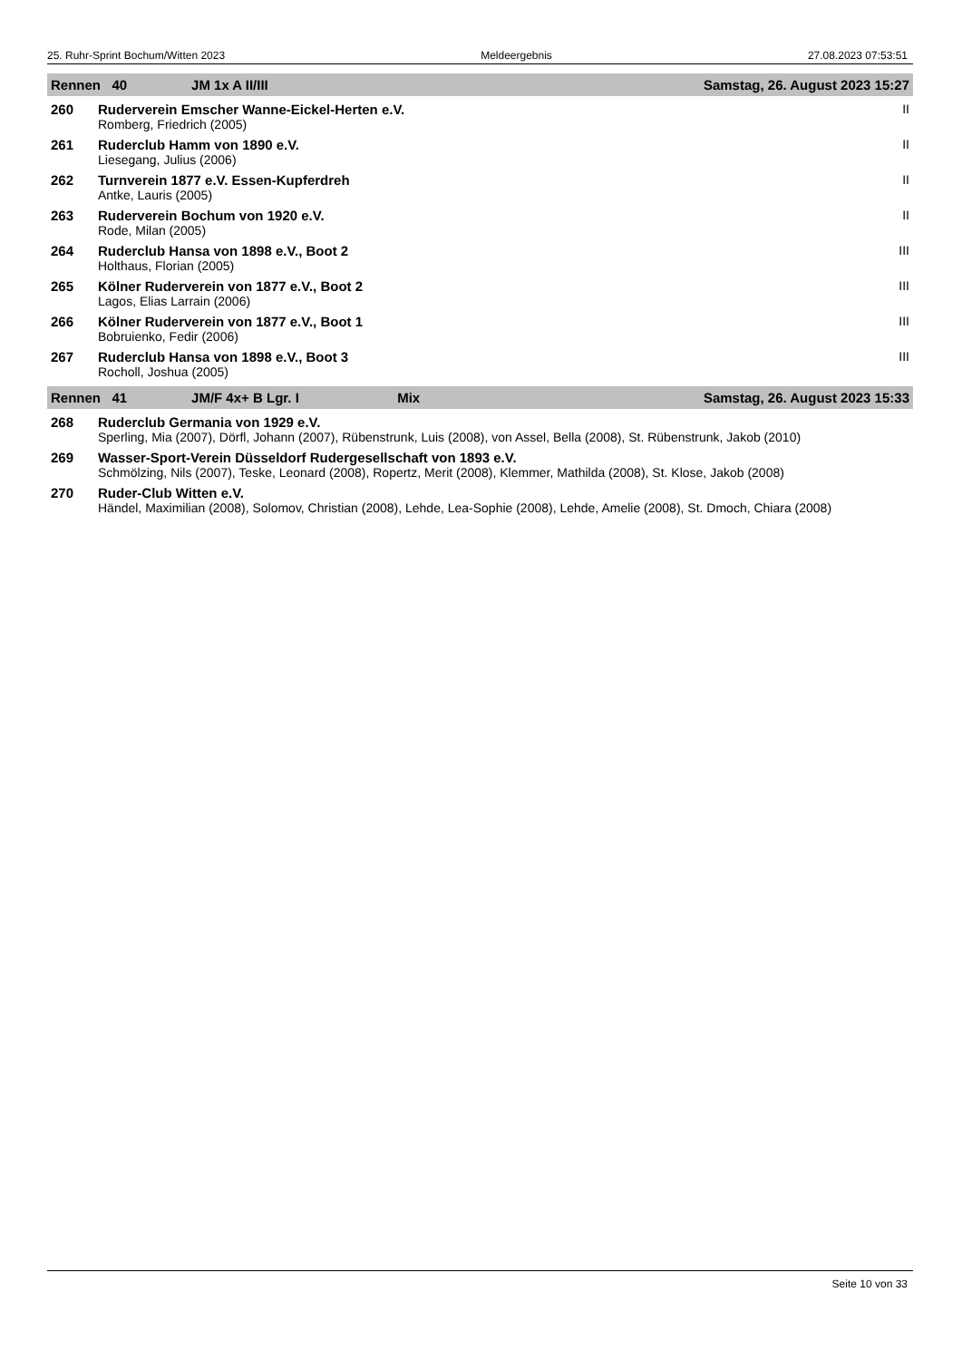25. Ruhr-Sprint Bochum/Witten 2023 Meldeergebnis 27.08.2023 07:53:51
| Rennen 40 JM 1x A II/III | | Samstag, 26. August 2023 15:27 |
| --- | --- | --- |
| 260 | Ruderverein Emscher Wanne-Eickel-Herten e.V. | II |
| | Romberg, Friedrich (2005) | |
| 261 | Ruderclub Hamm von 1890 e.V. | II |
| | Liesegang, Julius (2006) | |
| 262 | Turnverein 1877 e.V. Essen-Kupferdreh | II |
| | Antke, Lauris (2005) | |
| 263 | Ruderverein Bochum von 1920 e.V. | II |
| | Rode, Milan (2005) | |
| 264 | Ruderclub Hansa von 1898 e.V., Boot 2 | III |
| | Holthaus, Florian (2005) | |
| 265 | Kölner Ruderverein von 1877 e.V., Boot 2 | III |
| | Lagos, Elias Larrain (2006) | |
| 266 | Kölner Ruderverein von 1877 e.V., Boot 1 | III |
| | Bobruienko, Fedir (2006) | |
| 267 | Ruderclub Hansa von 1898 e.V., Boot 3 | III |
| | Rocholl, Joshua (2005) | |
| Rennen 41 JM/F 4x+ B Lgr. I Mix | | Samstag, 26. August 2023 15:33 |
| 268 | Ruderclub Germania von 1929 e.V. | |
| | Sperling, Mia (2007), Dörfl, Johann (2007), Rübenstrunk, Luis (2008), von Assel, Bella (2008), St. Rübenstrunk, Jakob (2010) | |
| 269 | Wasser-Sport-Verein Düsseldorf Rudergesellschaft von 1893 e.V. | |
| | Schmölzing, Nils (2007), Teske, Leonard (2008), Ropertz, Merit (2008), Klemmer, Mathilda (2008), St. Klose, Jakob (2008) | |
| 270 | Ruder-Club Witten e.V. | |
| | Händel, Maximilian (2008), Solomov, Christian (2008), Lehde, Lea-Sophie (2008), Lehde, Amelie (2008), St. Dmoch, Chiara (2008) | |
Seite 10 von 33